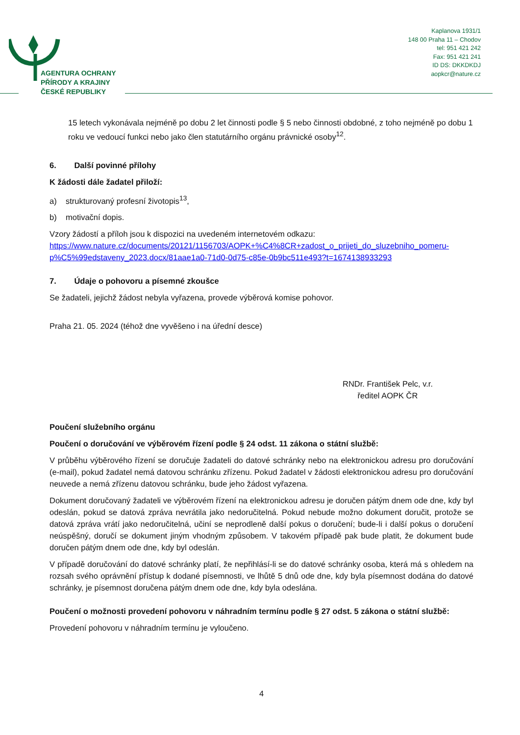AGENTURA OCHRANY
PŘÍRODY A KRAJINY
ČESKÉ REPUBLIKY
Kaplanova 1931/1
148 00 Praha 11 – Chodov
tel: 951 421 242
Fax: 951 421 241
ID DS: DKKDKDJ
aopkcr@nature.cz
15 letech vykonávala nejméně po dobu 2 let činnosti podle § 5 nebo činnosti obdobné, z toho nejméně po dobu 1 roku ve vedoucí funkci nebo jako člen statutárního orgánu právnické osoby<sup>12</sup>.
6. Další povinné přílohy
K žádosti dále žadatel přiloží:
a) strukturovaný profesní životopis<sup>13</sup>,
b) motivační dopis.
Vzory žádostí a příloh jsou k dispozici na uvedeném internetovém odkazu: https://www.nature.cz/documents/20121/1156703/AOPK+%C4%8CR+zadost_o_prijeti_do_sluzebniho_pomeru-p%C5%99edstaveny_2023.docx/81aae1a0-71d0-0d75-c85e-0b9bc511e493?t=1674138933293
7. Údaje o pohovoru a písemné zkoušce
Se žadateli, jejichž žádost nebyla vyřazena, provede výběrová komise pohovor.
Praha 21. 05. 2024 (téhož dne vyvěšeno i na úřední desce)
RNDr. František Pelc, v.r.
ředitel AOPK ČR
Poučení služebního orgánu
Poučení o doručování ve výběrovém řízení podle § 24 odst. 11 zákona o státní službě:
V průběhu výběrového řízení se doručuje žadateli do datové schránky nebo na elektronickou adresu pro doručování (e-mail), pokud žadatel nemá datovou schránku zřízenu. Pokud žadatel v žádosti elektronickou adresu pro doručování neuvede a nemá zřízenu datovou schránku, bude jeho žádost vyřazena.
Dokument doručovaný žadateli ve výběrovém řízení na elektronickou adresu je doručen pátým dnem ode dne, kdy byl odeslán, pokud se datová zpráva nevrátila jako nedoručitelná. Pokud nebude možno dokument doručit, protože se datová zpráva vrátí jako nedoručitelná, učiní se neprodleně další pokus o doručení; bude-li i další pokus o doručení neúspěšný, doručí se dokument jiným vhodným způsobem. V takovém případě pak bude platit, že dokument bude doručen pátým dnem ode dne, kdy byl odeslán.
V případě doručování do datové schránky platí, že nepřihlásí-li se do datové schránky osoba, která má s ohledem na rozsah svého oprávnění přístup k dodané písemnosti, ve lhůtě 5 dnů ode dne, kdy byla písemnost dodána do datové schránky, je písemnost doručena pátým dnem ode dne, kdy byla odeslána.
Poučení o možnosti provedení pohovoru v náhradním termínu podle § 27 odst. 5 zákona o státní službě:
Provedení pohovoru v náhradním termínu je vyloučeno.
4